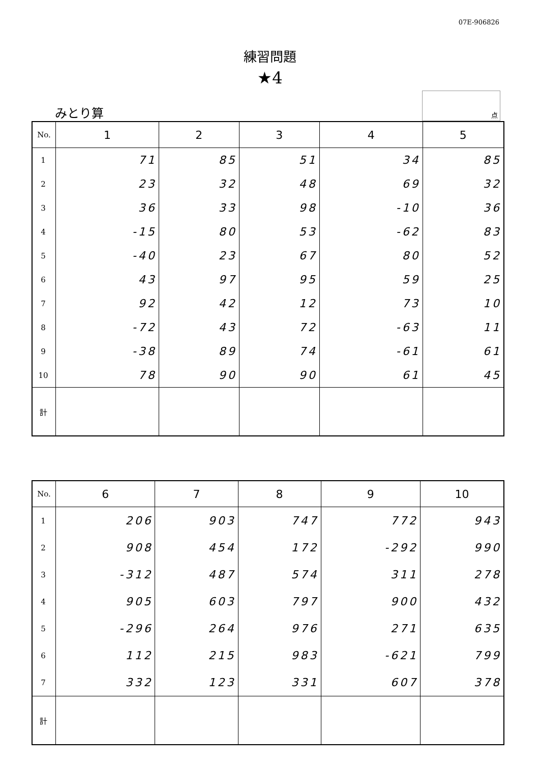07E-906826
練習問題
★4
みとり算
点
| No. | 1 | 2 | 3 | 4 | 5 |
| --- | --- | --- | --- | --- | --- |
| 1 | 71 | 85 | 51 | 34 | 85 |
| 2 | 23 | 32 | 48 | 69 | 32 |
| 3 | 36 | 33 | 98 | -10 | 36 |
| 4 | -15 | 80 | 53 | -62 | 83 |
| 5 | -40 | 23 | 67 | 80 | 52 |
| 6 | 43 | 97 | 95 | 59 | 25 |
| 7 | 92 | 42 | 12 | 73 | 10 |
| 8 | -72 | 43 | 72 | -63 | 11 |
| 9 | -38 | 89 | 74 | -61 | 61 |
| 10 | 78 | 90 | 90 | 61 | 45 |
| 計 | | | | | |
| No. | 6 | 7 | 8 | 9 | 10 |
| --- | --- | --- | --- | --- | --- |
| 1 | 206 | 903 | 747 | 772 | 943 |
| 2 | 908 | 454 | 172 | -292 | 990 |
| 3 | -312 | 487 | 574 | 311 | 278 |
| 4 | 905 | 603 | 797 | 900 | 432 |
| 5 | -296 | 264 | 976 | 271 | 635 |
| 6 | 112 | 215 | 983 | -621 | 799 |
| 7 | 332 | 123 | 331 | 607 | 378 |
| 計 | | | | | |